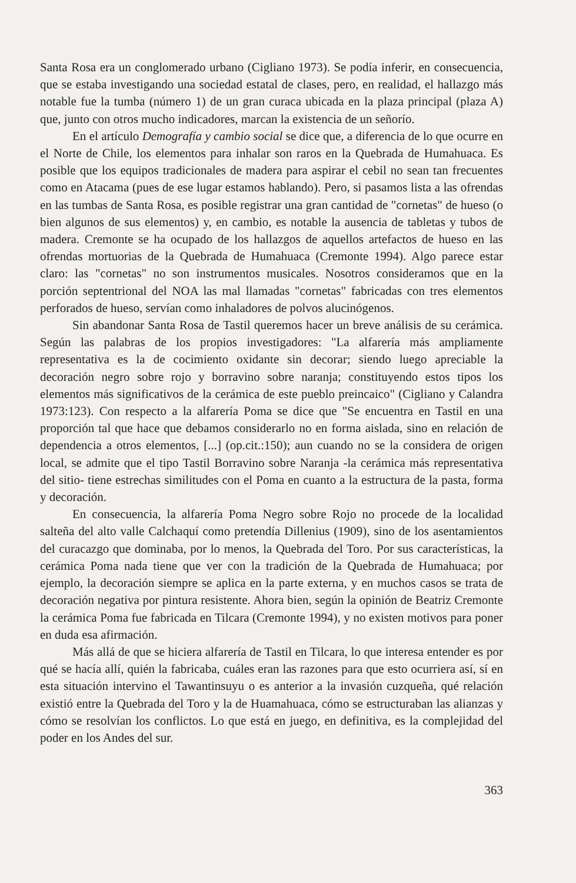Santa Rosa era un conglomerado urbano (Cigliano 1973). Se podía inferir, en consecuencia, que se estaba investigando una sociedad estatal de clases, pero, en realidad, el hallazgo más notable fue la tumba (número 1) de un gran curaca ubicada en la plaza principal (plaza A) que, junto con otros mucho indicadores, marcan la existencia de un señorío.
En el artículo Demografía y cambio social se dice que, a diferencia de lo que ocurre en el Norte de Chile, los elementos para inhalar son raros en la Quebrada de Humahuaca. Es posible que los equipos tradicionales de madera para aspirar el cebil no sean tan frecuentes como en Atacama (pues de ese lugar estamos hablando). Pero, si pasamos lista a las ofrendas en las tumbas de Santa Rosa, es posible registrar una gran cantidad de "cornetas" de hueso (o bien algunos de sus elementos) y, en cambio, es notable la ausencia de tabletas y tubos de madera. Cremonte se ha ocupado de los hallazgos de aquellos artefactos de hueso en las ofrendas mortuorias de la Quebrada de Humahuaca (Cremonte 1994). Algo parece estar claro: las "cornetas" no son instrumentos musicales. Nosotros consideramos que en la porción septentrional del NOA las mal llamadas "cornetas" fabricadas con tres elementos perforados de hueso, servían como inhaladores de polvos alucinógenos.
Sin abandonar Santa Rosa de Tastil queremos hacer un breve análisis de su cerámica. Según las palabras de los propios investigadores: "La alfarería más ampliamente representativa es la de cocimiento oxidante sin decorar; siendo luego apreciable la decoración negro sobre rojo y borravino sobre naranja; constituyendo estos tipos los elementos más significativos de la cerámica de este pueblo preincaico" (Cigliano y Calandra 1973:123). Con respecto a la alfarería Poma se dice que "Se encuentra en Tastil en una proporción tal que hace que debamos considerarlo no en forma aislada, sino en relación de dependencia a otros elementos, [...] (op.cit.:150); aun cuando no se la considera de origen local, se admite que el tipo Tastil Borravino sobre Naranja -la cerámica más representativa del sitio- tiene estrechas similitudes con el Poma en cuanto a la estructura de la pasta, forma y decoración.
En consecuencia, la alfarería Poma Negro sobre Rojo no procede de la localidad salteña del alto valle Calchaquí como pretendía Dillenius (1909), sino de los asentamientos del curacazgo que dominaba, por lo menos, la Quebrada del Toro. Por sus características, la cerámica Poma nada tiene que ver con la tradición de la Quebrada de Humahuaca; por ejemplo, la decoración siempre se aplica en la parte externa, y en muchos casos se trata de decoración negativa por pintura resistente. Ahora bien, según la opinión de Beatriz Cremonte la cerámica Poma fue fabricada en Tilcara (Cremonte 1994), y no existen motivos para poner en duda esa afirmación.
Más allá de que se hiciera alfarería de Tastil en Tilcara, lo que interesa entender es por qué se hacía allí, quién la fabricaba, cuáles eran las razones para que esto ocurriera así, sí en esta situación intervino el Tawantinsuyu o es anterior a la invasión cuzqueña, qué relación existió entre la Quebrada del Toro y la de Huamahuaca, cómo se estructuraban las alianzas y cómo se resolvían los conflictos. Lo que está en juego, en definitiva, es la complejidad del poder en los Andes del sur.
363